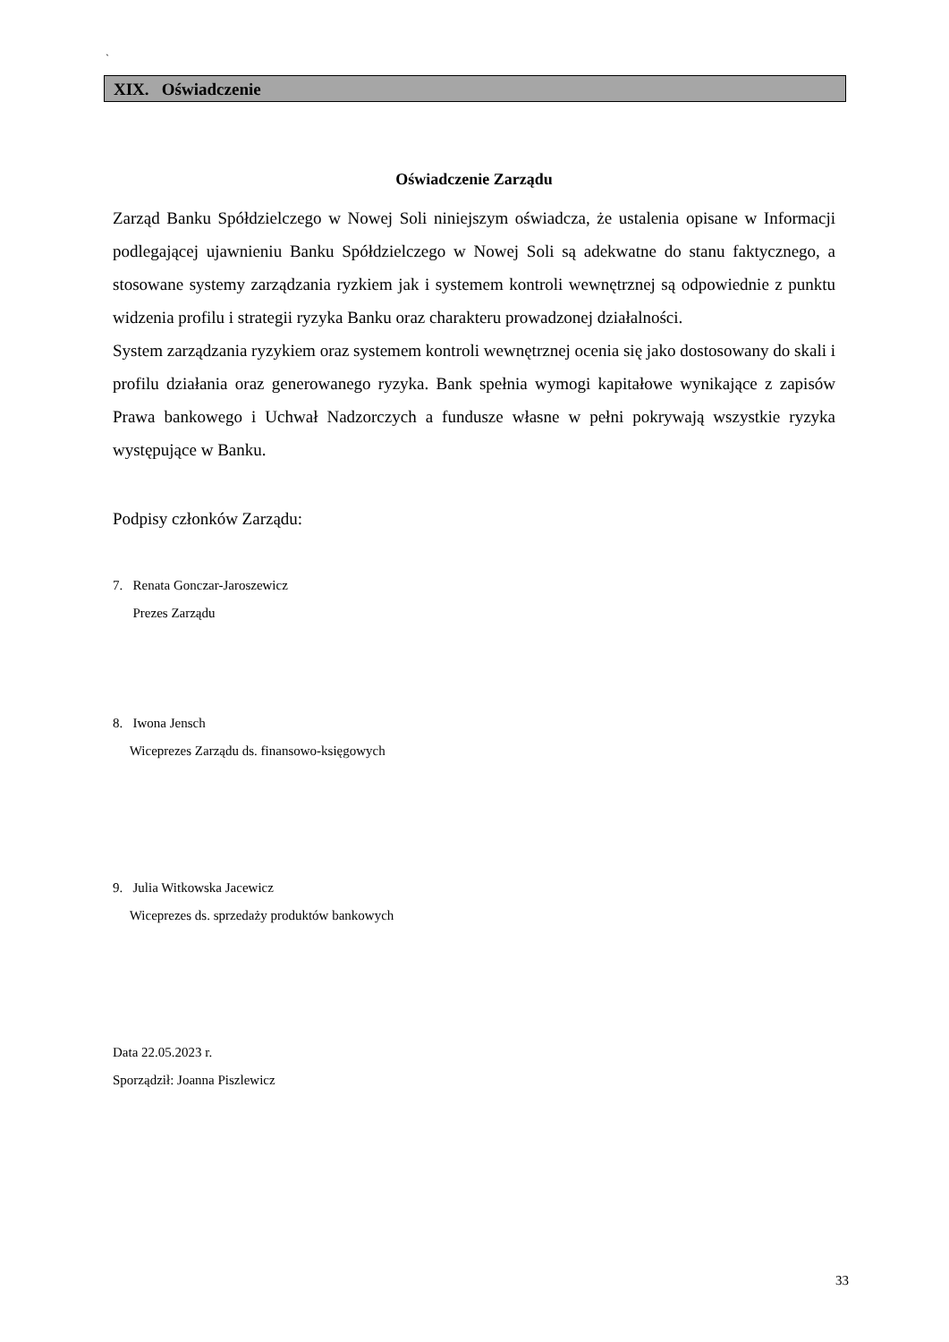`
XIX. Oświadczenie
Oświadczenie Zarządu
Zarząd Banku Spółdzielczego w Nowej Soli niniejszym oświadcza, że ustalenia opisane w Informacji podlegającej ujawnieniu Banku Spółdzielczego w Nowej Soli są adekwatne do stanu faktycznego, a stosowane systemy zarządzania ryzkiem jak i systemem kontroli wewnętrznej są odpowiednie z punktu widzenia profilu i strategii ryzyka Banku oraz charakteru prowadzonej działalności.
System zarządzania ryzykiem oraz systemem kontroli wewnętrznej ocenia się jako dostosowany do skali i profilu działania oraz generowanego ryzyka. Bank spełnia wymogi kapitałowe wynikające z zapisów Prawa bankowego i Uchwał Nadzorczych a fundusze własne w pełni pokrywają wszystkie ryzyka występujące w Banku.
Podpisy członków Zarządu:
7. Renata Gonczar-Jaroszewicz
Prezes Zarządu
8. Iwona Jensch
Wiceprezes Zarządu ds. finansowo-księgowych
9. Julia Witkowska Jacewicz
Wiceprezes ds. sprzedaży produktów bankowych
Data 22.05.2023 r.
Sporządził: Joanna Piszlewicz
33